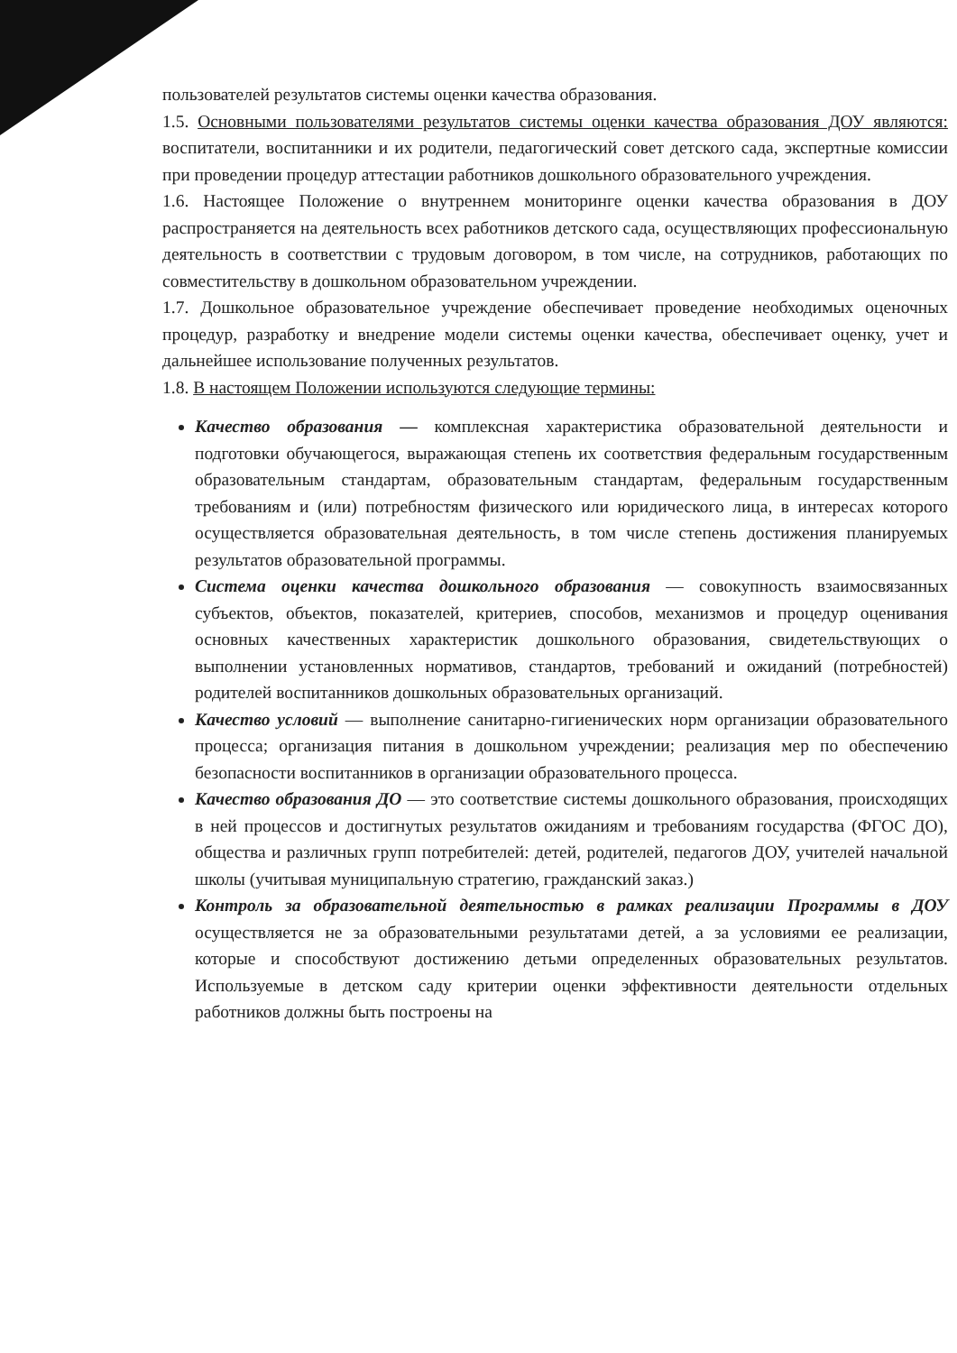пользователей результатов системы оценки качества образования.
1.5. Основными пользователями результатов системы оценки качества образования ДОУ являются: воспитатели, воспитанники и их родители, педагогический совет детского сада, экспертные комиссии при проведении процедур аттестации работников дошкольного образовательного учреждения.
1.6. Настоящее Положение о внутреннем мониторинге оценки качества образования в ДОУ распространяется на деятельность всех работников детского сада, осуществляющих профессиональную деятельность в соответствии с трудовым договором, в том числе, на сотрудников, работающих по совместительству в дошкольном образовательном учреждении.
1.7. Дошкольное образовательное учреждение обеспечивает проведение необходимых оценочных процедур, разработку и внедрение модели системы оценки качества, обеспечивает оценку, учет и дальнейшее использование полученных результатов.
1.8. В настоящем Положении используются следующие термины:
Качество образования — комплексная характеристика образовательной деятельности и подготовки обучающегося, выражающая степень их соответствия федеральным государственным образовательным стандартам, образовательным стандартам, федеральным государственным требованиям и (или) потребностям физического или юридического лица, в интересах которого осуществляется образовательная деятельность, в том числе степень достижения планируемых результатов образовательной программы.
Система оценки качества дошкольного образования — совокупность взаимосвязанных субъектов, объектов, показателей, критериев, способов, механизмов и процедур оценивания основных качественных характеристик дошкольного образования, свидетельствующих о выполнении установленных нормативов, стандартов, требований и ожиданий (потребностей) родителей воспитанников дошкольных образовательных организаций.
Качество условий — выполнение санитарно-гигиенических норм организации образовательного процесса; организация питания в дошкольном учреждении; реализация мер по обеспечению безопасности воспитанников в организации образовательного процесса.
Качество образования ДО — это соответствие системы дошкольного образования, происходящих в ней процессов и достигнутых результатов ожиданиям и требованиям государства (ФГОС ДО), общества и различных групп потребителей: детей, родителей, педагогов ДОУ, учителей начальной школы (учитывая муниципальную стратегию, гражданский заказ.)
Контроль за образовательной деятельностью в рамках реализации Программы в ДОУ осуществляется не за образовательными результатами детей, а за условиями ее реализации, которые и способствуют достижению детьми определенных образовательных результатов. Используемые в детском саду критерии оценки эффективности деятельности отдельных работников должны быть построены на